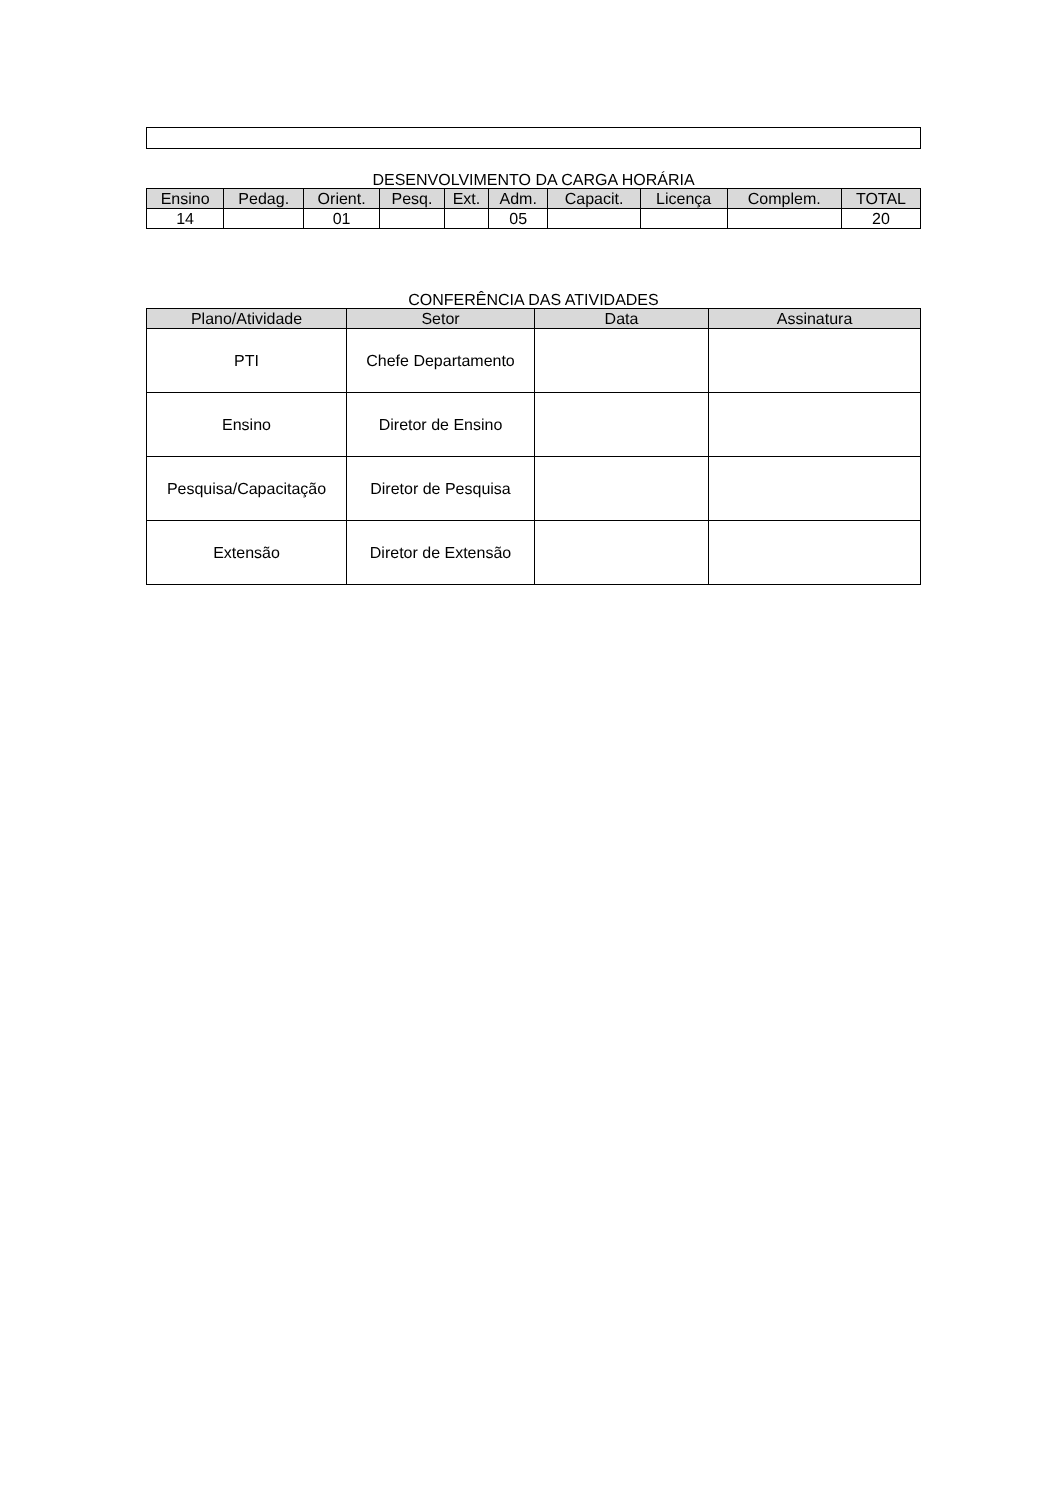DESENVOLVIMENTO DA CARGA HORÁRIA
| Ensino | Pedag. | Orient. | Pesq. | Ext. | Adm. | Capacit. | Licença | Complem. | TOTAL |
| --- | --- | --- | --- | --- | --- | --- | --- | --- | --- |
| 14 | | 01 | | | 05 | | | | 20 |
CONFERÊNCIA DAS ATIVIDADES
| Plano/Atividade | Setor | Data | Assinatura |
| --- | --- | --- | --- |
| PTI | Chefe Departamento | | |
| Ensino | Diretor de Ensino | | |
| Pesquisa/Capacitação | Diretor de Pesquisa | | |
| Extensão | Diretor de Extensão | | |